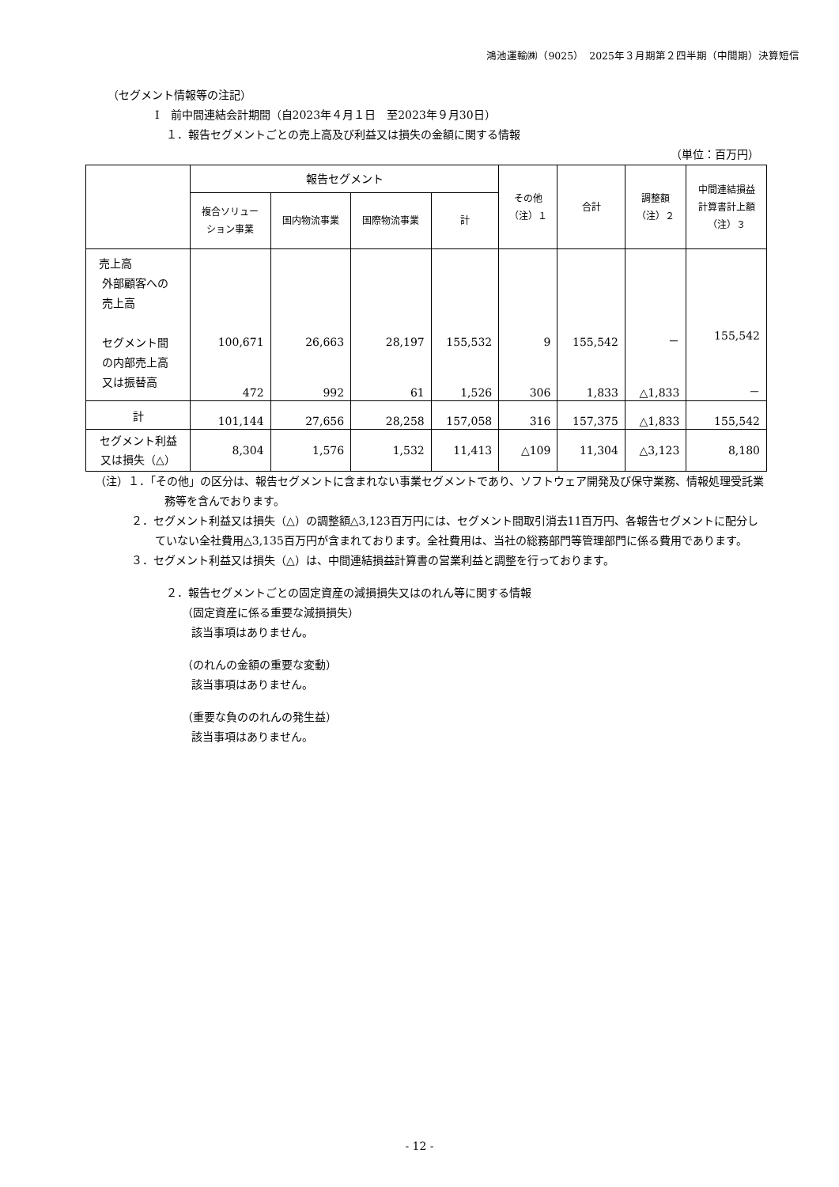鴻池運輸㈱（9025）　2025年３月期第２四半期（中間期）決算短信
（セグメント情報等の注記）
Ⅰ　前中間連結会計期間（自2023年４月１日　至2023年９月30日）
１．報告セグメントごとの売上高及び利益又は損失の金額に関する情報
（単位：百万円）
| | 報告セグメント | | | | その他 （注）１ | 合計 | 調整額 （注）２ | 中間連結損益 計算書計上額 （注）３ |
| --- | --- | --- | --- | --- | --- | --- | --- | --- |
| | 複合ソリュー ション事業 | 国内物流事業 | 国際物流事業 | 計 | | | | |
| 売上高 外部顧客への 売上高 セグメント間 の内部売上高 又は振替高 | 100,671 472 | 26,663 992 | 28,197 61 | 155,532 1,526 | 9 306 | 155,542 1,833 | － △1,833 | 155,542 － |
| 計 | 101,144 | 27,656 | 28,258 | 157,058 | 316 | 157,375 | △1,833 | 155,542 |
| セグメント利益 又は損失（△） | 8,304 | 1,576 | 1,532 | 11,413 | △109 | 11,304 | △3,123 | 8,180 |
（注）１．「その他」の区分は、報告セグメントに含まれない事業セグメントであり、ソフトウェア開発及び保守業務、情報処理受託業務等を含んでおります。
２．セグメント利益又は損失（△）の調整額△3,123百万円には、セグメント間取引消去11百万円、各報告セグメントに配分していない全社費用△3,135百万円が含まれております。全社費用は、当社の総務部門等管理部門に係る費用であります。
３．セグメント利益又は損失（△）は、中間連結損益計算書の営業利益と調整を行っております。
２．報告セグメントごとの固定資産の減損損失又はのれん等に関する情報
（固定資産に係る重要な減損損失）
該当事項はありません。
（のれんの金額の重要な変動）
該当事項はありません。
（重要な負ののれんの発生益）
該当事項はありません。
- 12 -